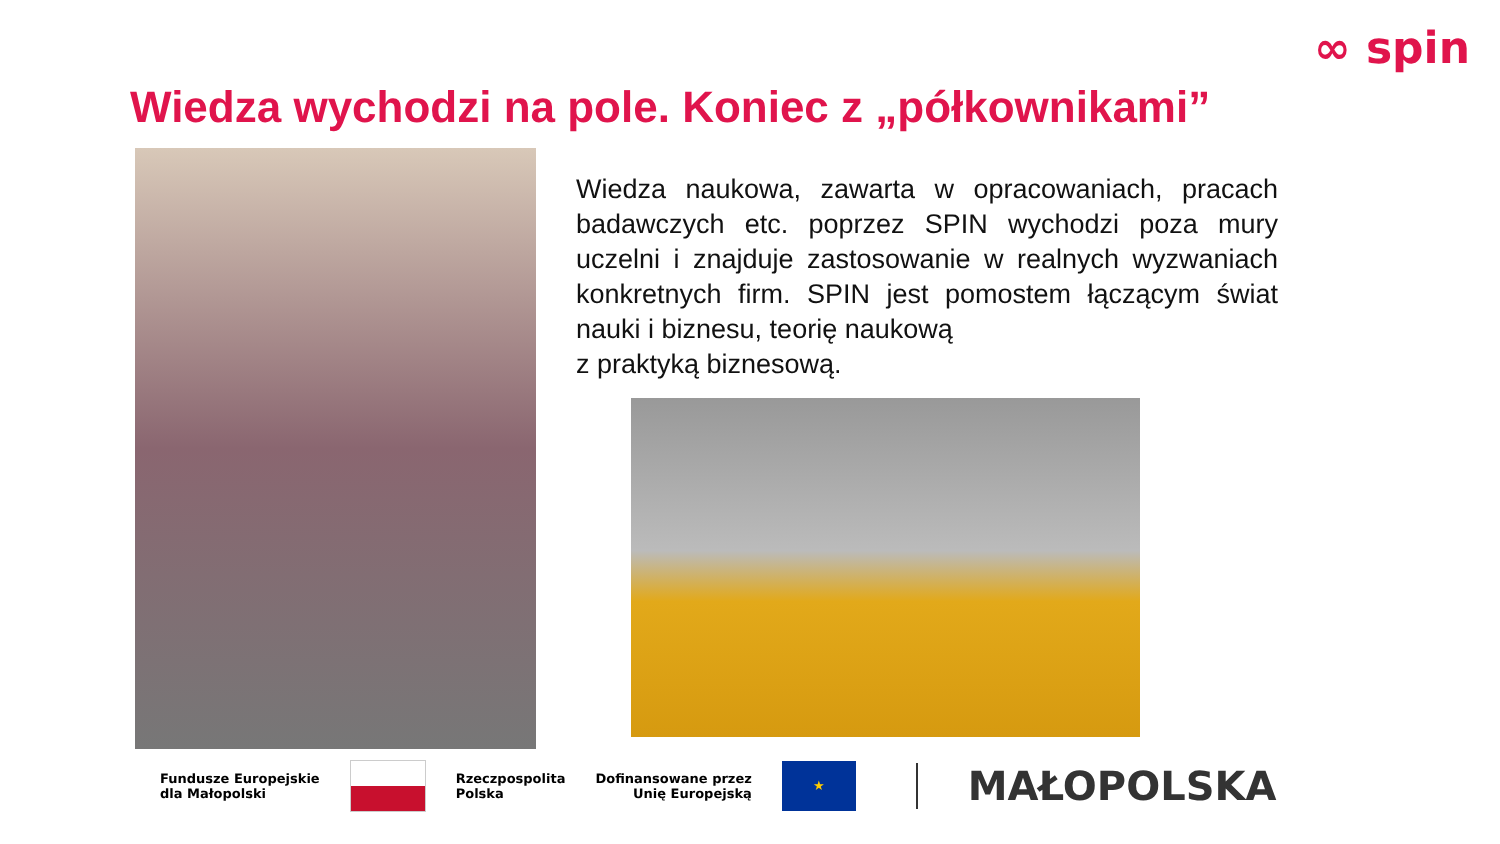∞ spin
Wiedza wychodzi na pole. Koniec z „półkownikami”
Wiedza naukowa, zawarta w opracowaniach, pracach badawczych etc. poprzez SPIN wychodzi poza mury uczelni i znajduje zastosowanie w realnych wyzwaniach konkretnych firm. SPIN jest pomostem łączącym świat nauki i biznesu, teorię naukową
z praktyką biznesową.
Fundusze Europejskie
dla Małopolski
Rzeczpospolita
Polska
Dofinansowane przez
Unię Europejską
★
MAŁOPOLSKA